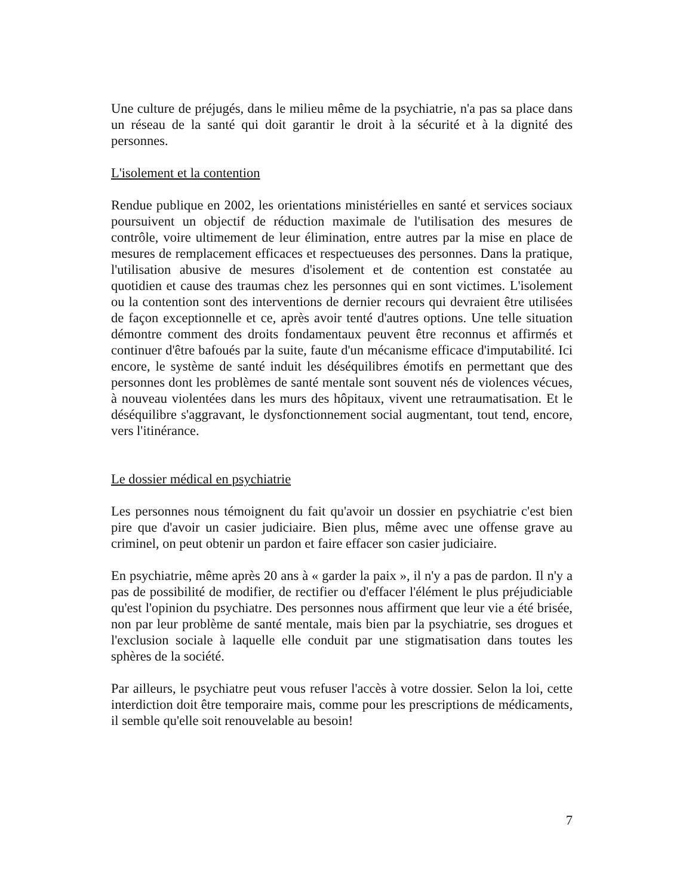Une culture de préjugés, dans le milieu même de la psychiatrie, n'a pas sa place dans un réseau de la santé qui doit garantir le droit à la sécurité et à la dignité des personnes.
L'isolement et la contention
Rendue publique en 2002, les orientations ministérielles en santé et services sociaux poursuivent un objectif de réduction maximale de l'utilisation des mesures de contrôle, voire ultimement de leur élimination, entre autres par la mise en place de mesures de remplacement efficaces et respectueuses des personnes. Dans la pratique, l'utilisation abusive de mesures d'isolement et de contention est constatée au quotidien et cause des traumas chez les personnes qui en sont victimes. L'isolement ou la contention sont des interventions de dernier recours qui devraient être utilisées de façon exceptionnelle et ce, après avoir tenté d'autres options. Une telle situation démontre comment des droits fondamentaux peuvent être reconnus et affirmés et continuer d'être bafoués par la suite, faute d'un mécanisme efficace d'imputabilité. Ici encore, le système de santé induit les déséquilibres émotifs en permettant que des personnes dont les problèmes de santé mentale sont souvent nés de violences vécues, à nouveau violentées dans les murs des hôpitaux, vivent une retraumatisation. Et le déséquilibre s'aggravant, le dysfonctionnement social augmentant, tout tend, encore, vers l'itinérance.
Le dossier médical en psychiatrie
Les personnes nous témoignent du fait qu'avoir un dossier en psychiatrie c'est bien pire que d'avoir un casier judiciaire. Bien plus, même avec une offense grave au criminel, on peut obtenir un pardon et faire effacer son casier judiciaire.
En psychiatrie, même après 20 ans à « garder la paix », il n'y a pas de pardon. Il n'y a pas de possibilité de modifier, de rectifier ou d'effacer l'élément le plus préjudiciable qu'est l'opinion du psychiatre. Des personnes nous affirment que leur vie a été brisée, non par leur problème de santé mentale, mais bien par la psychiatrie, ses drogues et l'exclusion sociale à laquelle elle conduit par une stigmatisation dans toutes les sphères de la société.
Par ailleurs, le psychiatre peut vous refuser l'accès à votre dossier. Selon la loi, cette interdiction doit être temporaire mais, comme pour les prescriptions de médicaments, il semble qu'elle soit renouvelable au besoin!
7